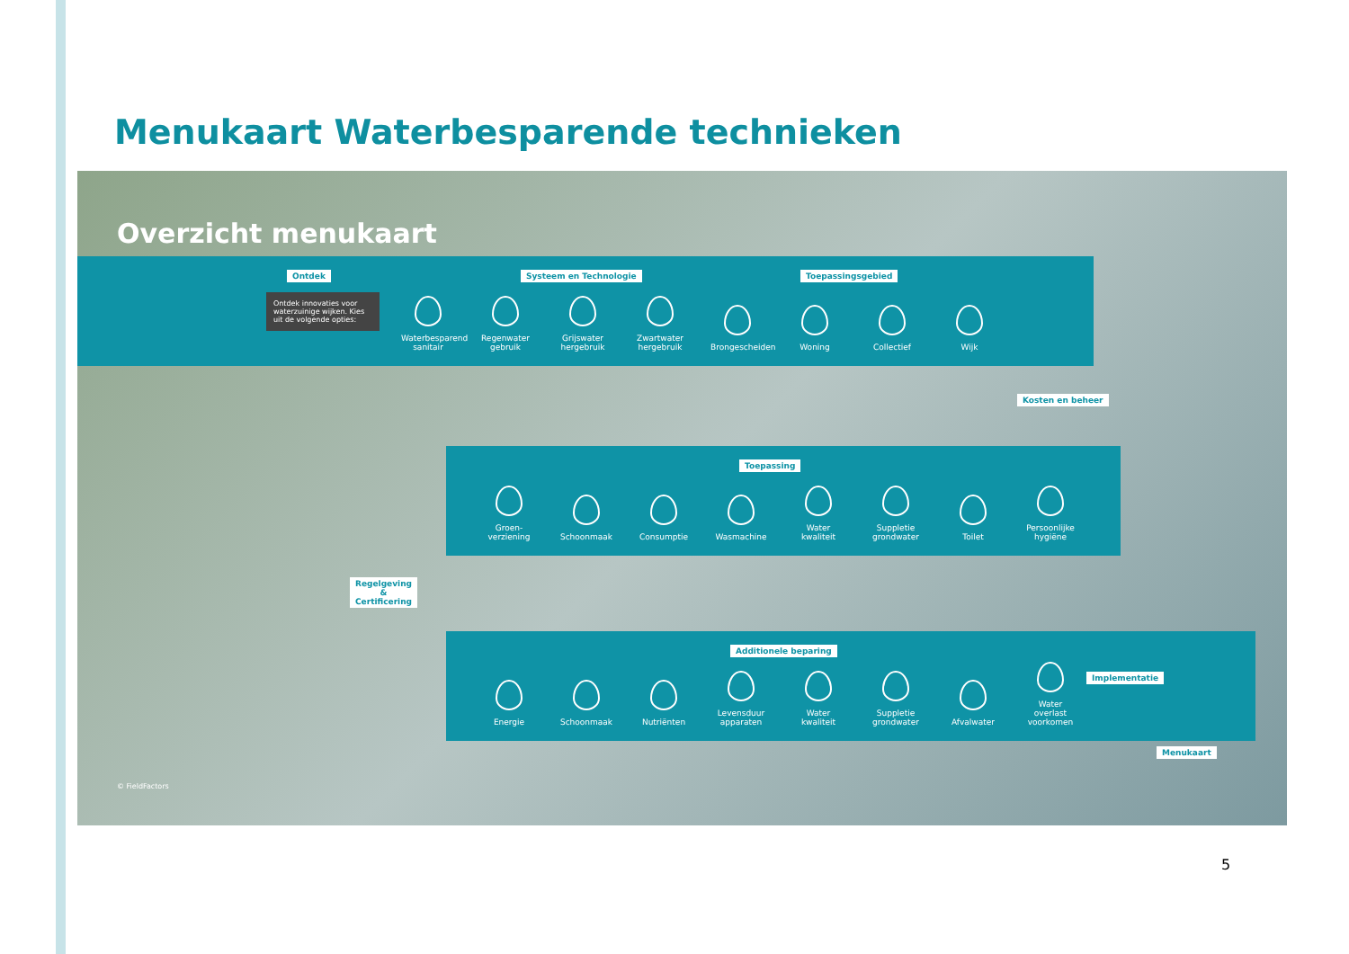Menukaart Waterbesparende technieken
Overzicht menukaart
Ontdek
Ontdek innovaties voor waterzuinige wijken. Kies uit de volgende opties:
Systeem en Technologie Toepassingsgebied
Waterbesparend sanitair
Regenwater gebruik
Grijswater hergebruik
Zwartwater hergebruik
Brongescheiden
Woning
Collectief
Wijk
Kosten en beheer
Toepassing
Groen-verziening
Schoonmaak
Consumptie
Wasmachine
Water kwaliteit
Suppletie grondwater
Toilet
Persoonlijke hygiëne
Regelgeving
&
Certificering
Additionele beparing
Implementatie
Energie
Schoonmaak
Nutriënten
Levensduur apparaten
Water kwaliteit
Suppletie grondwater
Afvalwater
Water overlast voorkomen
Menukaart
© FieldFactors
5